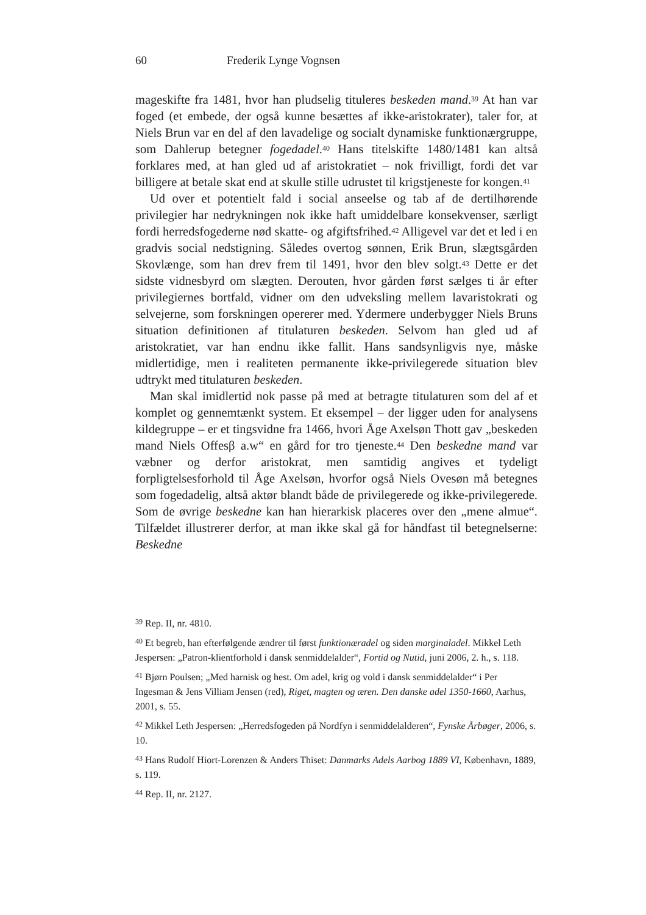60 Frederik Lynge Vognsen
mageskifte fra 1481, hvor han pludselig tituleres beskeden mand.<sup>39</sup> At han var foged (et embede, der også kunne besættes af ikke-aristokrater), taler for, at Niels Brun var en del af den lavadelige og socialt dynamiske funktionærgruppe, som Dahlerup betegner fogedadel.<sup>40</sup> Hans titelskifte 1480/1481 kan altså forklares med, at han gled ud af aristokratiet – nok frivilligt, fordi det var billigere at betale skat end at skulle stille udrustet til krigstjeneste for kongen.<sup>41</sup>
Ud over et potentielt fald i social anseelse og tab af de dertilhørende privilegier har nedrykningen nok ikke haft umiddelbare konsekvenser, særligt fordi herredsfogederne nød skatte- og afgiftsfrihed.<sup>42</sup> Alligevel var det et led i en gradvis social nedstigning. Således overtog sønnen, Erik Brun, slægtsgården Skovlænge, som han drev frem til 1491, hvor den blev solgt.<sup>43</sup> Dette er det sidste vidnesbyrd om slægten. Derouten, hvor gården først sælges ti år efter privilegiernes bortfald, vidner om den udveksling mellem lavaristokrati og selvejerne, som forskningen opererer med. Ydermere underbygger Niels Bruns situation definitionen af titulaturen beskeden. Selvom han gled ud af aristokratiet, var han endnu ikke fallit. Hans sandsynligvis nye, måske midlertidige, men i realiteten permanente ikke-privilegerede situation blev udtrykt med titulaturen beskeden.
Man skal imidlertid nok passe på med at betragte titulaturen som del af et komplet og gennemtænkt system. Et eksempel – der ligger uden for analysens kildegruppe – er et tingsvidne fra 1466, hvori Åge Axelsøn Thott gav „beskeden mand Niels Offesβ a.w“ en gård for tro tjeneste.<sup>44</sup> Den beskedne mand var væbner og derfor aristokrat, men samtidig angives et tydeligt forpligtelsesforhold til Åge Axelsøn, hvorfor også Niels Ovesøn må betegnes som fogedadelig, altså aktør blandt både de privilegerede og ikke-privilegerede. Som de øvrige beskedne kan han hierarkisk placeres over den „mene almue“. Tilfældet illustrerer derfor, at man ikke skal gå for håndfast til betegnelserne: Beskedne
<sup>39</sup> Rep. II, nr. 4810.
<sup>40</sup> Et begreb, han efterfølgende ændrer til først funktionæradel og siden marginaladel. Mikkel Leth Jespersen: „Patron-klientforhold i dansk senmiddelalder“, Fortid og Nutid, juni 2006, 2. h., s. 118.
<sup>41</sup> Bjørn Poulsen; „Med harnisk og hest. Om adel, krig og vold i dansk senmiddelalder“ i Per Ingesman & Jens Villiam Jensen (red), Riget, magten og æren. Den danske adel 1350-1660, Aarhus, 2001, s. 55.
<sup>42</sup> Mikkel Leth Jespersen: „Herredsfogeden på Nordfyn i senmiddelalderen“, Fynske Årbøger, 2006, s. 10.
<sup>43</sup> Hans Rudolf Hiort-Lorenzen & Anders Thiset: Danmarks Adels Aarbog 1889 VI, København, 1889, s. 119.
<sup>44</sup> Rep. II, nr. 2127.